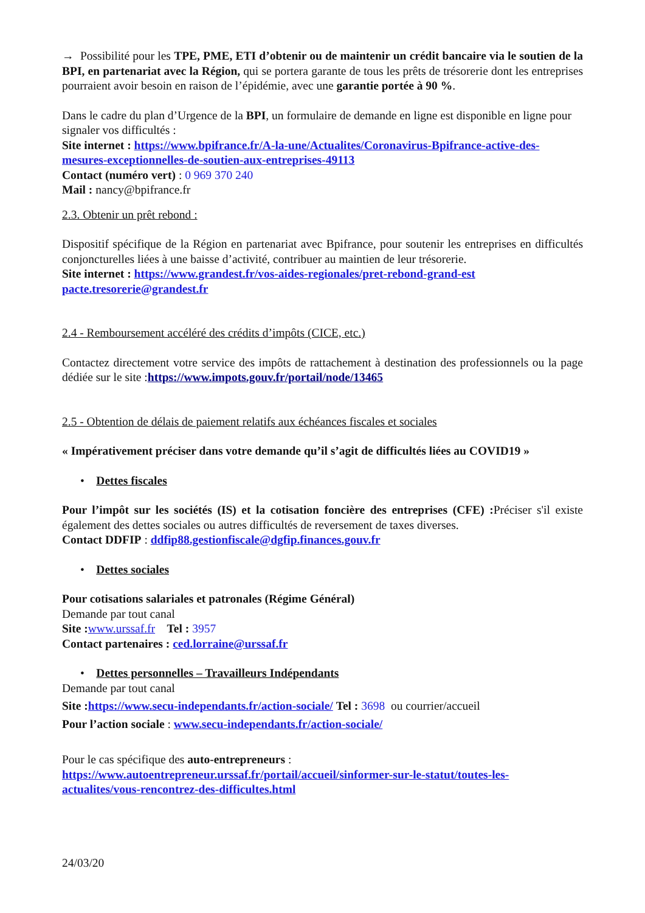→ Possibilité pour les TPE, PME, ETI d’obtenir ou de maintenir un crédit bancaire via le soutien de la BPI, en partenariat avec la Région, qui se portera garante de tous les prêts de trésorerie dont les entreprises pourraient avoir besoin en raison de l’épidémie, avec une garantie portée à 90 %.
Dans le cadre du plan d’Urgence de la BPI, un formulaire de demande en ligne est disponible en ligne pour signaler vos difficultés :
Site internet : https://www.bpifrance.fr/A-la-une/Actualites/Coronavirus-Bpifrance-active-des-mesures-exceptionnelles-de-soutien-aux-entreprises-49113
Contact (numéro vert) : 0 969 370 240
Mail : nancy@bpifrance.fr
2.3. Obtenir un prêt rebond :
Dispositif spécifique de la Région en partenariat avec Bpifrance, pour soutenir les entreprises en difficultés conjoncturelles liées à une baisse d’activité, contribuer au maintien de leur trésorerie.
Site internet : https://www.grandest.fr/vos-aides-regionales/pret-rebond-grand-est
pacte.tresorerie@grandest.fr
2.4 - Remboursement accéléré des crédits d’impôts (CICE, etc.)
Contactez directement votre service des impôts de rattachement à destination des professionnels ou la page dédiée sur le site :https://www.impots.gouv.fr/portail/node/13465
2.5 - Obtention de délais de paiement relatifs aux échéances fiscales et sociales
« Impérativement préciser dans votre demande qu’il s’agit de difficultés liées au COVID19 »
• Dettes fiscales
Pour l’impôt sur les sociétés (IS) et la cotisation foncière des entreprises (CFE) : Préciser s'il existe également des dettes sociales ou autres difficultés de reversement de taxes diverses.
Contact DDFIP : ddfip88.gestionfiscale@dgfip.finances.gouv.fr
• Dettes sociales
Pour cotisations salariales et patronales (Régime Général)
Demande par tout canal
Site : www.urssaf.fr Tel : 3957
Contact partenaires : ced.lorraine@urssaf.fr
• Dettes personnelles – Travailleurs Indépendants
Demande par tout canal
Site : https://www.secu-independants.fr/action-sociale/ Tel : 3698 ou courrier/accueil
Pour l’action sociale : www.secu-independants.fr/action-sociale/
Pour le cas spécifique des auto-entrepreneurs : https://www.autoentrepreneur.urssaf.fr/portail/accueil/sinformer-sur-le-statut/toutes-les-actualites/vous-rencontrez-des-difficultes.html
24/03/20